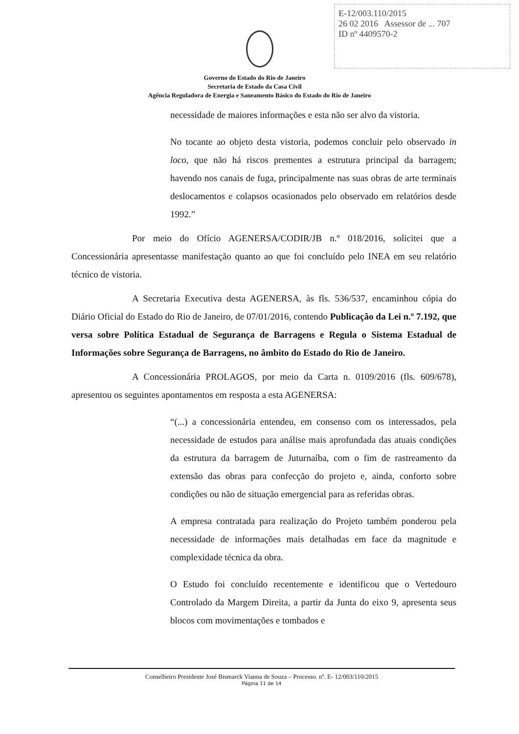E-12/003.110/2015
26 02 2016 Assessor de ... 707
ID nº 4409570-2
Governo do Estado do Rio de Janeiro
Secretaria de Estado da Casa Civil
Agência Reguladora de Energia e Saneamento Básico do Estado do Rio de Janeiro
necessidade de maiores informações e esta não ser alvo da vistoria.
No tocante ao objeto desta vistoria, podemos concluir pelo observado in loco, que não há riscos prementes a estrutura principal da barragem; havendo nos canais de fuga, principalmente nas suas obras de arte terminais deslocamentos e colapsos ocasionados pelo observado em relatórios desde 1992.”
Por meio do Ofício AGENERSA/CODIR/JB n.º 018/2016, solicitei que a Concessionária apresentasse manifestação quanto ao que foi concluído pelo INEA em seu relatório técnico de vistoria.
A Secretaria Executiva desta AGENERSA, às fls. 536/537, encaminhou cópia do Diário Oficial do Estado do Rio de Janeiro, de 07/01/2016, contendo Publicação da Lei n.º 7.192, que versa sobre Política Estadual de Segurança de Barragens e Regula o Sistema Estadual de Informações sobre Segurança de Barragens, no âmbito do Estado do Rio de Janeiro.
A Concessionária PROLAGOS, por meio da Carta n. 0109/2016 (fls. 609/678), apresentou os seguintes apontamentos em resposta a esta AGENERSA:
“(...) a concessionária entendeu, em consenso com os interessados, pela necessidade de estudos para análise mais aprofundada das atuais condições da estrutura da barragem de Juturnaíba, com o fim de rastreamento da extensão das obras para confecção do projeto e, ainda, conforto sobre condições ou não de situação emergencial para as referidas obras.
A empresa contratada para realização do Projeto também ponderou pela necessidade de informações mais detalhadas em face da magnitude e complexidade técnica da obra.
O Estudo foi concluído recentemente e identificou que o Vertedouro Controlado da Margem Direita, a partir da Junta do eixo 9, apresenta seus blocos com movimentações e tombados e
Conselheiro Presidente José Bismarck Vianna de Souza – Processo. nº. E- 12/003/110/2015
Página 11 de 14